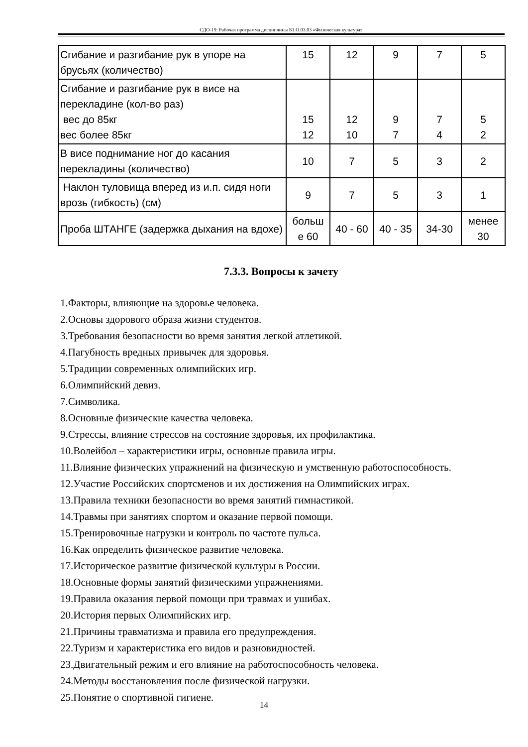СДО-19: Рабочая программа дисциплины Б1.О.03.03 «Физическая культура»
| Сгибание и разгибание рук в упоре на брусьях (количество) | 15 | 12 | 9 | 7 | 5 |
| Сгибание и разгибание рук в висе на перекладине (кол-во раз) вес до 85кг вес более 85кг | 15 12 | 12 10 | 9 7 | 7 4 | 5 2 |
| В висе поднимание ног до касания перекладины (количество) | 10 | 7 | 5 | 3 | 2 |
| Наклон туловища вперед из и.п. сидя ноги врозь (гибкость) (см) | 9 | 7 | 5 | 3 | 1 |
| Проба ШТАНГЕ (задержка дыхания на вдохе) | больш е 60 | 40 - 60 | 40 - 35 | 34-30 | менее 30 |
7.3.3. Вопросы к зачету
1.Факторы, влияющие на здоровье человека.
2.Основы здорового образа жизни студентов.
3.Требования безопасности во время занятия легкой атлетикой.
4.Пагубность вредных привычек для здоровья.
5.Традиции современных олимпийских игр.
6.Олимпийский девиз.
7.Символика.
8.Основные физические качества человека.
9.Стрессы, влияние стрессов на состояние здоровья, их профилактика.
10.Волейбол – характеристики игры, основные правила игры.
11.Влияние физических упражнений на физическую и умственную работоспособность.
12.Участие Российских спортсменов и их достижения на Олимпийских играх.
13.Правила техники безопасности во время занятий гимнастикой.
14.Травмы при занятиях спортом и оказание первой помощи.
15.Тренировочные нагрузки и контроль по частоте пульса.
16.Как определить физическое развитие человека.
17.Историческое развитие физической культуры в России.
18.Основные формы занятий физическими упражнениями.
19.Правила оказания первой помощи при травмах и ушибах.
20.История первых Олимпийских игр.
21.Причины травматизма и правила его предупреждения.
22.Туризм и характеристика его видов и разновидностей.
23.Двигательный режим и его влияние на работоспособность человека.
24.Методы восстановления после физической нагрузки.
25.Понятие о спортивной гигиене.
14